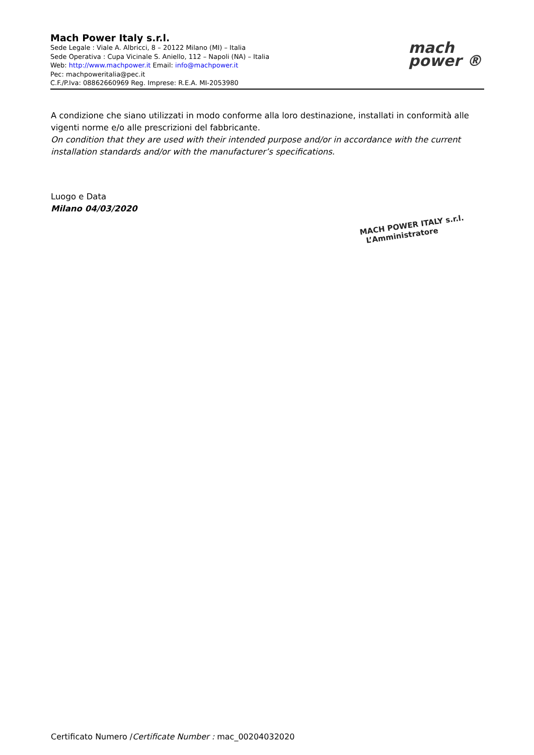Mach Power Italy s.r.l.
Sede Legale : Viale A. Albricci, 8 – 20122 Milano (MI) – Italia
Sede Operativa : Cupa Vicinale S. Aniello, 112 – Napoli (NA) – Italia
Web: http://www.machpower.it Email: info@machpower.it
Pec: machpoweritalia@pec.it
C.F./P.Iva: 08862660969 Reg. Imprese: R.E.A. MI-2053980
mach
power ®
A condizione che siano utilizzati in modo conforme alla loro destinazione, installati in conformità alle vigenti norme e/o alle prescrizioni del fabbricante.
On condition that they are used with their intended purpose and/or in accordance with the current installation standards and/or with the manufacturer’s specifications.
Luogo e Data
Milano 04/03/2020
MACH POWER ITALY s.r.l.
L’Amministratore
Certificato Numero /Certificate Number : mac_00204032020